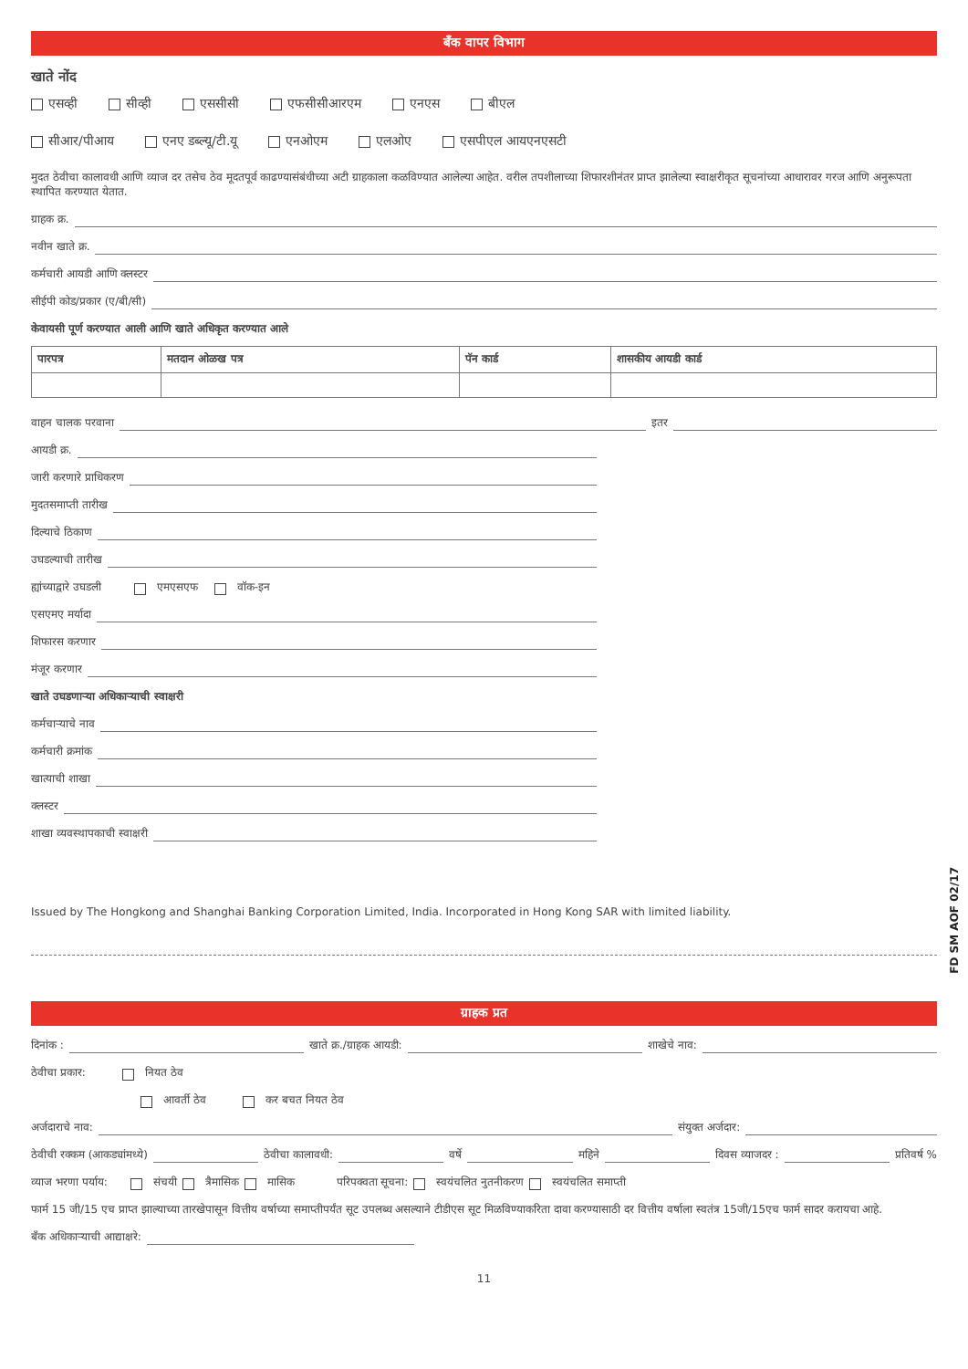बँक वापर विभाग
खाते नोंद
एसव्ही सीव्ही एससीसी एफसीसीआरएम एनएस बीएल
सीआर/पीआय एनए डब्ल्यू/टी.यू एनओएम एलओए एसपीएल आयएनएसटी
मुदत ठेवीचा कालावधी आणि व्याज दर तसेच ठेव मूदतपूर्व काढण्यासंबंधीच्या अटी ग्राहकाला कळविण्यात आलेल्या आहेत. वरील तपशीलाच्या शिफारशीनंतर प्राप्त झालेल्या स्वाक्षरीकृत सूचनांच्या आधारावर गरज आणि अनुरूपता स्थापित करण्यात येतात.
ग्राहक क्र.
नवीन खाते क्र.
कर्मचारी आयडी आणि क्लस्टर
सीईपी कोड/प्रकार (ए/बी/सी)
केवायसी पूर्ण करण्यात आली आणि खाते अधिकृत करण्यात आले
| पारपत्र | मतदान ओळख पत्र | पॅन कार्ड | शासकीय आयडी कार्ड |
| --- | --- | --- | --- |
वाहन चालक परवाना इतर
आयडी क्र.
जारी करणारे प्राधिकरण
मुदतसमाप्ती तारीख
दिल्याचे ठिकाण
उघडल्याची तारीख
ह्यांच्याद्वारे उघडली एमएसएफ वॉक-इन
एसएमए मर्यादा
शिफारस करणार
मंजूर करणार
खाते उघडणाऱ्या अधिकाऱ्याची स्वाक्षरी
कर्मचाऱ्याचे नाव
कर्मचारी क्रमांक
खात्याची शाखा
क्लस्टर
शाखा व्यवस्थापकाची स्वाक्षरी
FD SM AOF 02/17
Issued by The Hongkong and Shanghai Banking Corporation Limited, India. Incorporated in Hong Kong SAR with limited liability.
ग्राहक प्रत
दिनांक : खाते क्र./ग्राहक आयडी: शाखेचे नाव:
ठेवीचा प्रकार: नियत ठेव
आवर्ती ठेव कर बचत नियत ठेव
अर्जदाराचे नाव: संयुक्त अर्जदार:
ठेवीची रक्कम (आकड्यांमध्ये) ठेवीचा कालावधी: वर्षे महिने दिवस व्याजदर : प्रतिवर्ष %
व्याज भरणा पर्याय: संचयी त्रैमासिक मासिक परिपक्वता सूचना: स्वयंचलित नुतनीकरण स्वयंचलित समाप्ती
फार्म 15 जी/15 एच प्राप्त झाल्याच्या तारखेपासून वित्तीय वर्षाच्या समाप्तीपर्यंत सूट उपलब्ध असल्याने टीडीएस सूट मिळविण्याकरिता दावा करण्यासाठी दर वित्तीय वर्षाला स्वतंत्र 15जी/15एच फार्म सादर करायचा आहे.
बँक अधिकाऱ्याची आद्याक्षरे:
11